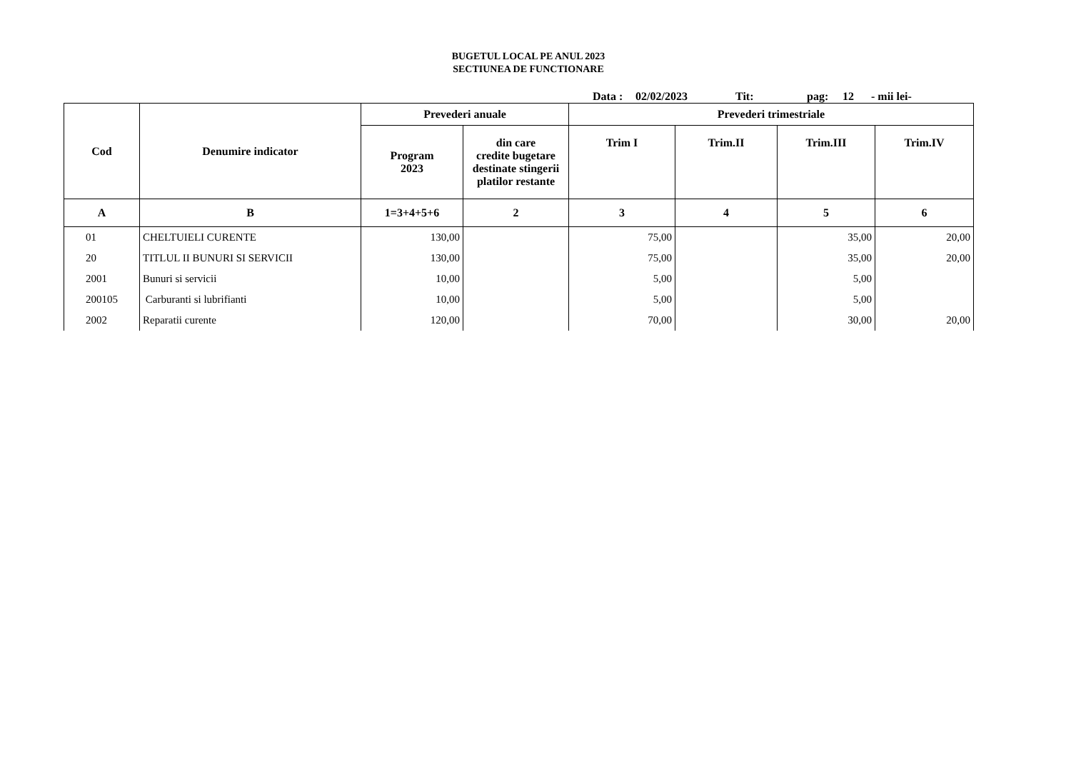BUGETUL LOCAL PE ANUL 2023
SECTIUNEA DE FUNCTIONARE
Data : 02/02/2023 Tit: pag: 12 - mii lei-
| Cod | Denumire indicator | Prevederi anuale | | Prevederi trimestriale | | | |
| --- | --- | --- | --- | --- | --- | --- | --- |
| | | Program 2023 | din care credite bugetare destinate stingerii platilor restante | Trim I | Trim.II | Trim.III | Trim.IV |
| A | B | 1=3+4+5+6 | 2 | 3 | 4 | 5 | 6 |
| 01 | CHELTUIELI CURENTE | 130,00 | | 75,00 | | 35,00 | 20,00 |
| 20 | TITLUL II BUNURI SI SERVICII | 130,00 | | 75,00 | | 35,00 | 20,00 |
| 2001 | Bunuri si servicii | 10,00 | | 5,00 | | 5,00 | |
| 200105 | Carburanti si lubrifianti | 10,00 | | 5,00 | | 5,00 | |
| 2002 | Reparatii curente | 120,00 | | 70,00 | | 30,00 | 20,00 |